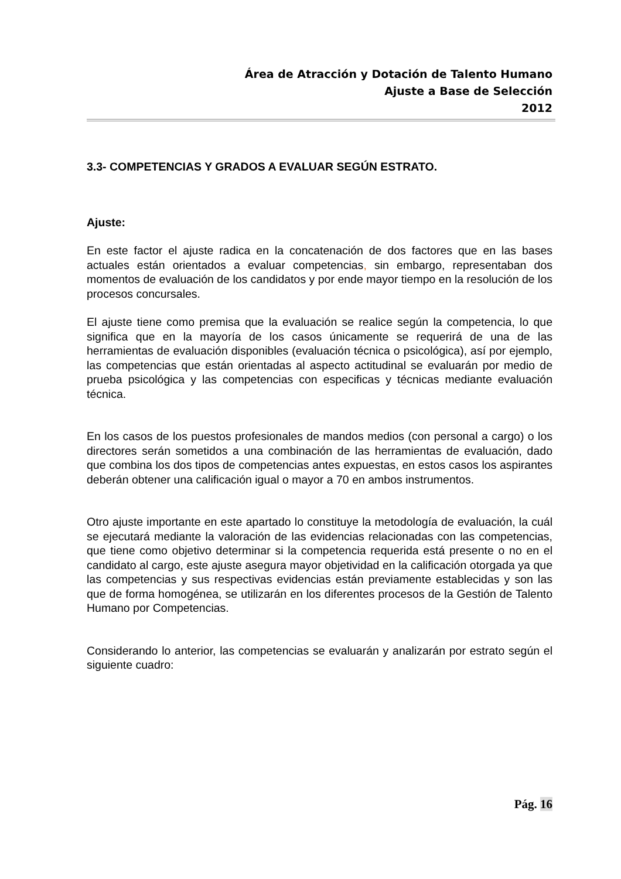Área de Atracción y Dotación de Talento Humano
Ajuste a Base de Selección
2012
3.3- COMPETENCIAS Y GRADOS A EVALUAR SEGÚN ESTRATO.
Ajuste:
En este factor el ajuste radica en la concatenación de dos factores que en las bases actuales están orientados a evaluar competencias, sin embargo, representaban dos momentos de evaluación de los candidatos y por ende mayor tiempo en la resolución de los procesos concursales.
El ajuste tiene como premisa que la evaluación se realice según la competencia, lo que significa que en la mayoría de los casos únicamente se requerirá de una de las herramientas de evaluación disponibles (evaluación técnica o psicológica), así por ejemplo, las competencias que están orientadas al aspecto actitudinal se evaluarán por medio de prueba psicológica y las competencias con especificas y técnicas mediante evaluación técnica.
En los casos de los puestos profesionales de mandos medios (con personal a cargo) o los directores serán sometidos a una combinación de las herramientas de evaluación, dado que combina los dos tipos de competencias antes expuestas, en estos casos los aspirantes deberán obtener una calificación igual o mayor a 70 en ambos instrumentos.
Otro ajuste importante en este apartado lo constituye la metodología de evaluación, la cuál se ejecutará mediante la valoración de las evidencias relacionadas con las competencias, que tiene como objetivo determinar si la competencia requerida está presente o no en el candidato al cargo, este ajuste asegura mayor objetividad en la calificación otorgada ya que las competencias y sus respectivas evidencias están previamente establecidas y son las que de forma homogénea, se utilizarán en los diferentes procesos de la Gestión de Talento Humano por Competencias.
Considerando lo anterior, las competencias se evaluarán y analizarán por estrato según el siguiente cuadro:
Pág. 16